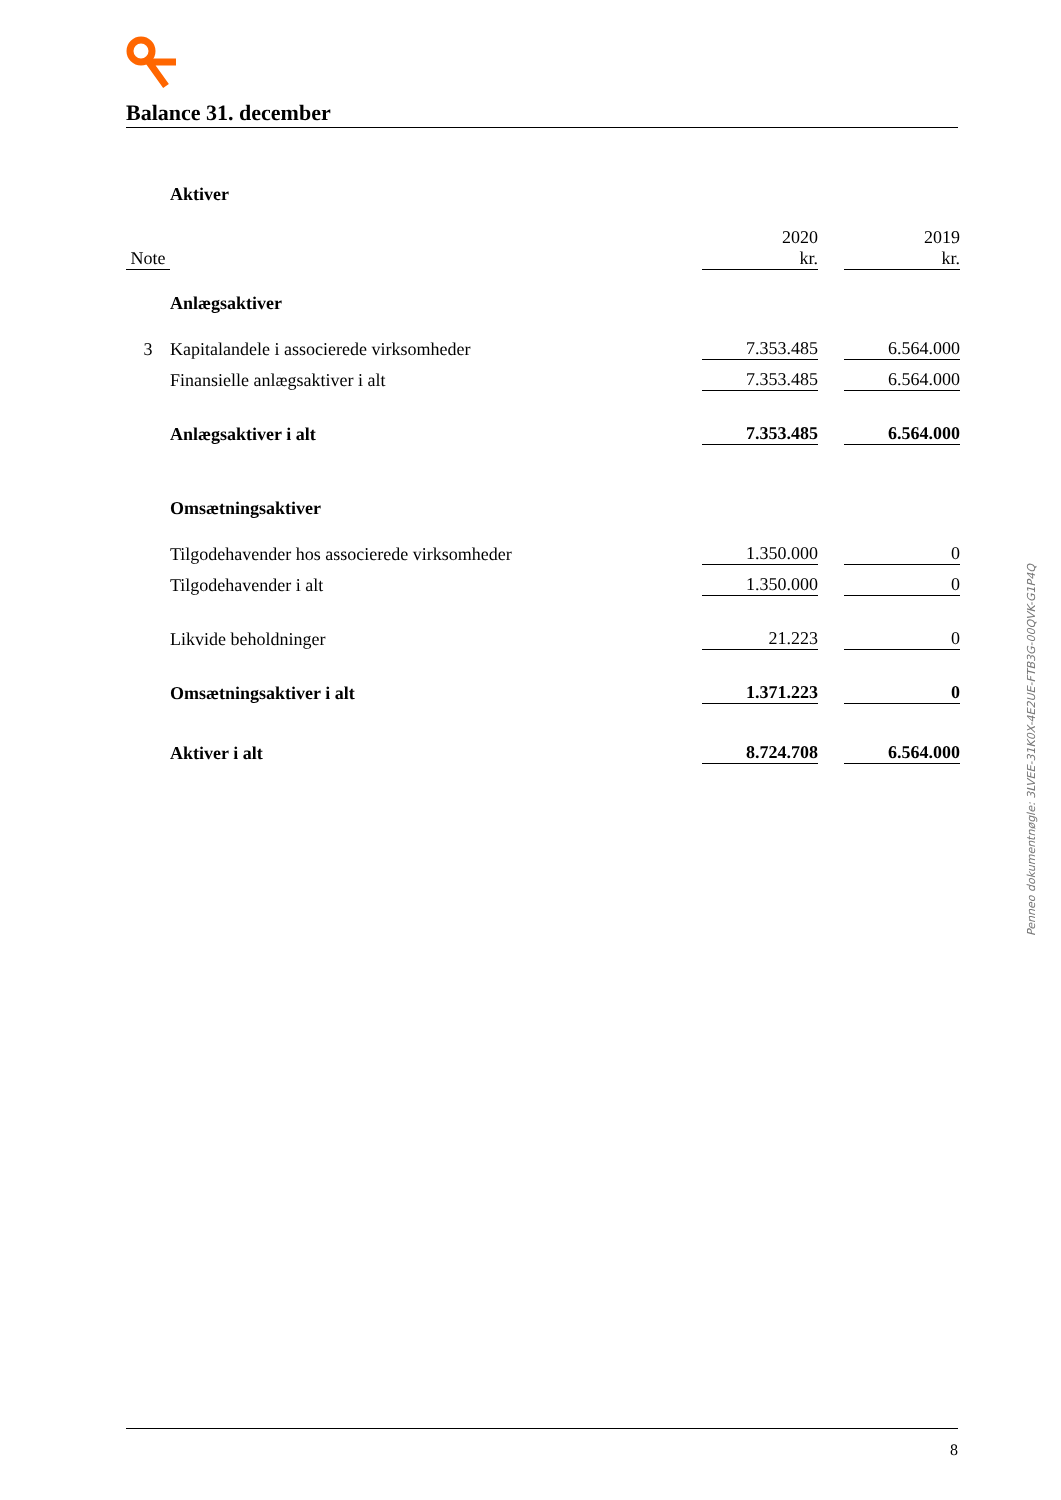Balance 31. december
| | Aktiver | | | |
| Note | | 2020 kr. | | 2019 kr. |
| | Anlægsaktiver | | | |
| 3 | Kapitalandele i associerede virksomheder | 7.353.485 | | 6.564.000 |
| | Finansielle anlægsaktiver i alt | 7.353.485 | | 6.564.000 |
| | Anlægsaktiver i alt | 7.353.485 | | 6.564.000 |
| | Omsætningsaktiver | | | |
| | Tilgodehavender hos associerede virksomheder | 1.350.000 | | 0 |
| | Tilgodehavender i alt | 1.350.000 | | 0 |
| | Likvide beholdninger | 21.223 | | 0 |
| | Omsætningsaktiver i alt | 1.371.223 | | 0 |
| | Aktiver i alt | 8.724.708 | | 6.564.000 |
Penneo dokumentnøgle: 3LVEE-31K0X-4E2UE-FTB3G-00QVK-G1P4Q
8